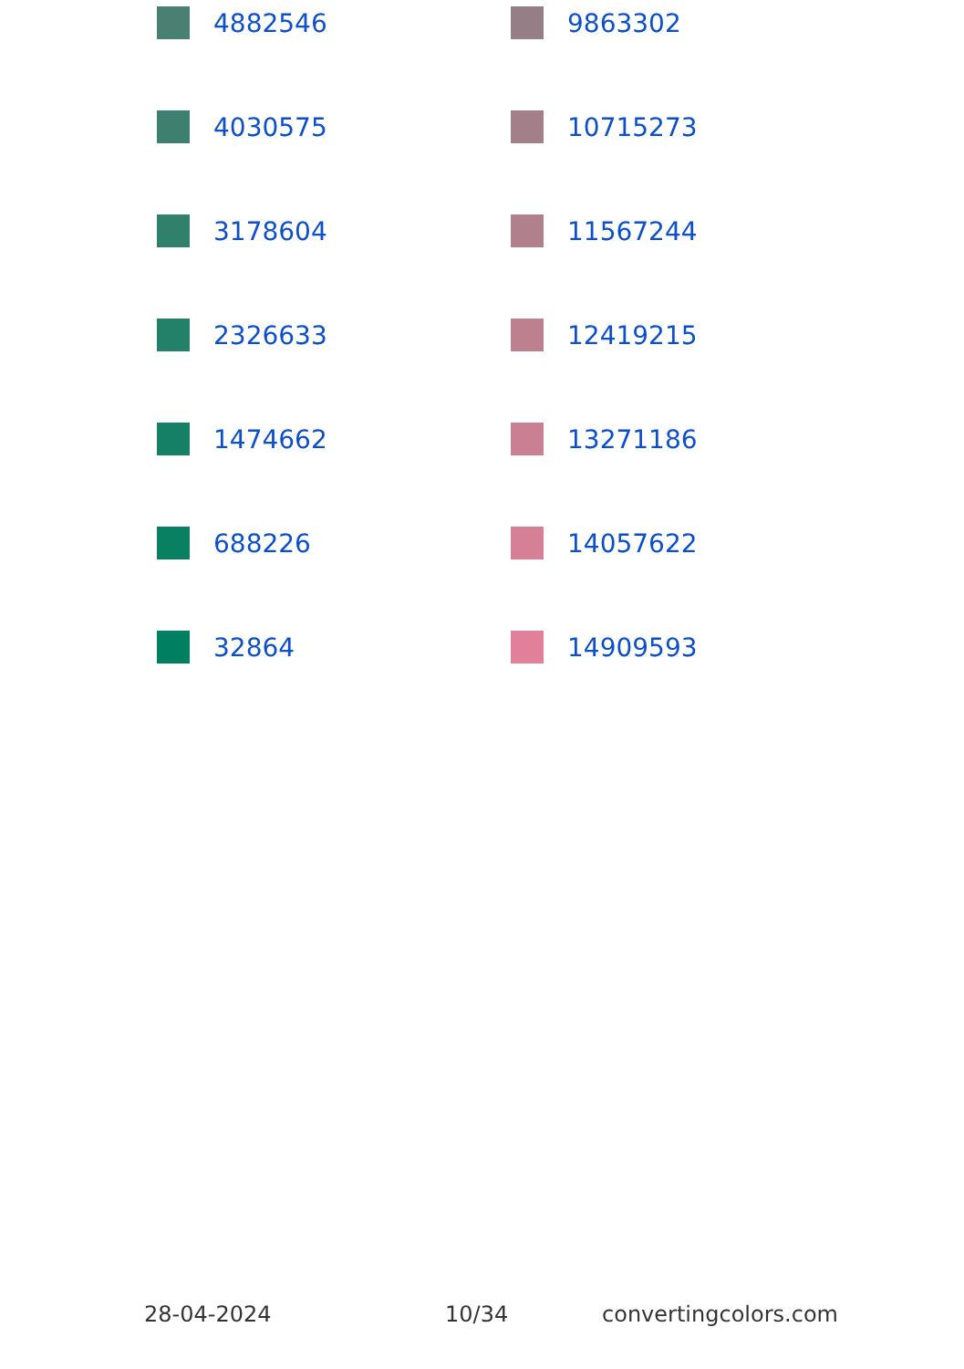4882546 9863302
4030575 10715273
3178604 11567244
2326633 12419215
1474662 13271186
688226 14057622
32864 14909593
28-04-2024 10/34 convertingcolors.com